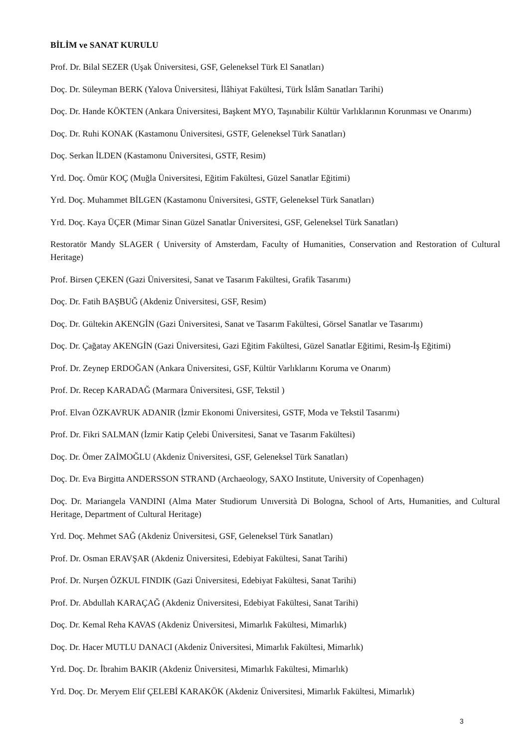BİLİM ve SANAT KURULU
Prof. Dr. Bilal SEZER (Uşak Üniversitesi, GSF, Geleneksel Türk El Sanatları)
Doç. Dr. Süleyman BERK (Yalova Üniversitesi, İlâhiyat Fakültesi, Türk İslâm Sanatları Tarihi)
Doç. Dr. Hande KÖKTEN (Ankara Üniversitesi, Başkent MYO, Taşınabilir Kültür Varlıklarının Korunması ve Onarımı)
Doç. Dr. Ruhi KONAK (Kastamonu Üniversitesi, GSTF, Geleneksel Türk Sanatları)
Doç. Serkan İLDEN (Kastamonu Üniversitesi, GSTF, Resim)
Yrd. Doç. Ömür KOÇ (Muğla Üniversitesi, Eğitim Fakültesi, Güzel Sanatlar Eğitimi)
Yrd. Doç. Muhammet BİLGEN (Kastamonu Üniversitesi, GSTF, Geleneksel Türk Sanatları)
Yrd. Doç. Kaya ÜÇER (Mimar Sinan Güzel Sanatlar Üniversitesi, GSF, Geleneksel Türk Sanatları)
Restoratör Mandy SLAGER ( University of Amsterdam, Faculty of Humanities, Conservation and Restoration of Cultural Heritage)
Prof. Birsen ÇEKEN (Gazi Üniversitesi, Sanat ve Tasarım Fakültesi, Grafik Tasarımı)
Doç. Dr. Fatih BAŞBUĞ (Akdeniz Üniversitesi, GSF, Resim)
Doç. Dr. Gültekin AKENGİN (Gazi Üniversitesi, Sanat ve Tasarım Fakültesi, Görsel Sanatlar ve Tasarımı)
Doç. Dr. Çağatay AKENGİN (Gazi Üniversitesi, Gazi Eğitim Fakültesi, Güzel Sanatlar Eğitimi, Resim-İş Eğitimi)
Prof. Dr. Zeynep ERDOĞAN (Ankara Üniversitesi, GSF, Kültür Varlıklarını Koruma ve Onarım)
Prof. Dr. Recep KARADAĞ (Marmara Üniversitesi, GSF, Tekstil )
Prof. Elvan ÖZKAVRUK ADANIR (İzmir Ekonomi Üniversitesi, GSTF, Moda ve Tekstil Tasarımı)
Prof. Dr. Fikri SALMAN (İzmir Katip Çelebi Üniversitesi, Sanat ve Tasarım Fakültesi)
Doç. Dr. Ömer ZAİMOĞLU (Akdeniz Üniversitesi, GSF, Geleneksel Türk Sanatları)
Doç. Dr. Eva Birgitta ANDERSSON STRAND (Archaeology, SAXO Institute, University of Copenhagen)
Doç. Dr. Mariangela VANDINI (Alma Mater Studiorum Unıversità Di Bologna, School of Arts, Humanities, and Cultural Heritage, Department of Cultural Heritage)
Yrd. Doç. Mehmet SAĞ (Akdeniz Üniversitesi, GSF, Geleneksel Türk Sanatları)
Prof. Dr. Osman ERAVŞAR (Akdeniz Üniversitesi, Edebiyat Fakültesi, Sanat Tarihi)
Prof. Dr. Nurşen ÖZKUL FINDIK (Gazi Üniversitesi, Edebiyat Fakültesi, Sanat Tarihi)
Prof. Dr. Abdullah KARAÇAĞ (Akdeniz Üniversitesi, Edebiyat Fakültesi, Sanat Tarihi)
Doç. Dr. Kemal Reha KAVAS (Akdeniz Üniversitesi, Mimarlık Fakültesi, Mimarlık)
Doç. Dr. Hacer MUTLU DANACI (Akdeniz Üniversitesi, Mimarlık Fakültesi, Mimarlık)
Yrd. Doç. Dr. İbrahim BAKIR (Akdeniz Üniversitesi, Mimarlık Fakültesi, Mimarlık)
Yrd. Doç. Dr. Meryem Elif ÇELEBİ KARAKÖK (Akdeniz Üniversitesi, Mimarlık Fakültesi, Mimarlık)
3